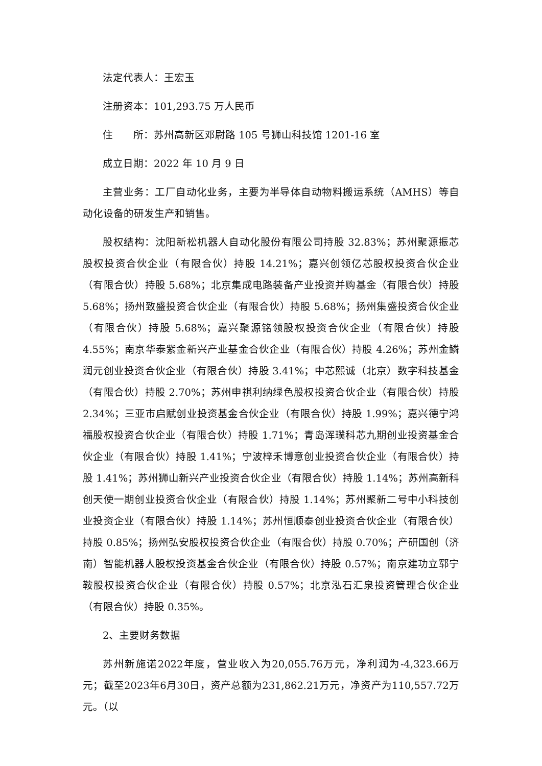法定代表人：王宏玉
注册资本：101,293.75 万人民币
住　　所：苏州高新区邓尉路 105 号狮山科技馆 1201-16 室
成立日期：2022 年 10 月 9 日
主营业务：工厂自动化业务，主要为半导体自动物料搬运系统（AMHS）等自动化设备的研发生产和销售。
股权结构：沈阳新松机器人自动化股份有限公司持股 32.83%；苏州聚源振芯股权投资合伙企业（有限合伙）持股 14.21%；嘉兴创领亿芯股权投资合伙企业（有限合伙）持股 5.68%；北京集成电路装备产业投资并购基金（有限合伙）持股 5.68%；扬州致盛投资合伙企业（有限合伙）持股 5.68%；扬州集盛投资合伙企业（有限合伙）持股 5.68%；嘉兴聚源铭领股权投资合伙企业（有限合伙）持股 4.55%；南京华泰紫金新兴产业基金合伙企业（有限合伙）持股 4.26%；苏州金鳞润元创业投资合伙企业（有限合伙）持股 3.41%；中芯熙诚（北京）数字科技基金（有限合伙）持股 2.70%；苏州申祺利纳绿色股权投资合伙企业（有限合伙）持股 2.34%；三亚市启赋创业投资基金合伙企业（有限合伙）持股 1.99%；嘉兴德宁鸿福股权投资合伙企业（有限合伙）持股 1.71%；青岛浑璞科芯九期创业投资基金合伙企业（有限合伙）持股 1.41%；宁波梓禾博意创业投资合伙企业（有限合伙）持股 1.41%；苏州狮山新兴产业投资合伙企业（有限合伙）持股 1.14%；苏州高新科创天使一期创业投资合伙企业（有限合伙）持股 1.14%；苏州聚新二号中小科技创业投资企业（有限合伙）持股 1.14%；苏州恒顺泰创业投资合伙企业（有限合伙）持股 0.85%；扬州弘安股权投资合伙企业（有限合伙）持股 0.70%；产研国创（济南）智能机器人股权投资基金合伙企业（有限合伙）持股 0.57%；南京建功立郓宁鞍股权投资合伙企业（有限合伙）持股 0.57%；北京泓石汇泉投资管理合伙企业（有限合伙）持股 0.35%。
2、主要财务数据
苏州新施诺2022年度，营业收入为20,055.76万元，净利润为-4,323.66万元；截至2023年6月30日，资产总额为231,862.21万元，净资产为110,557.72万元。（以